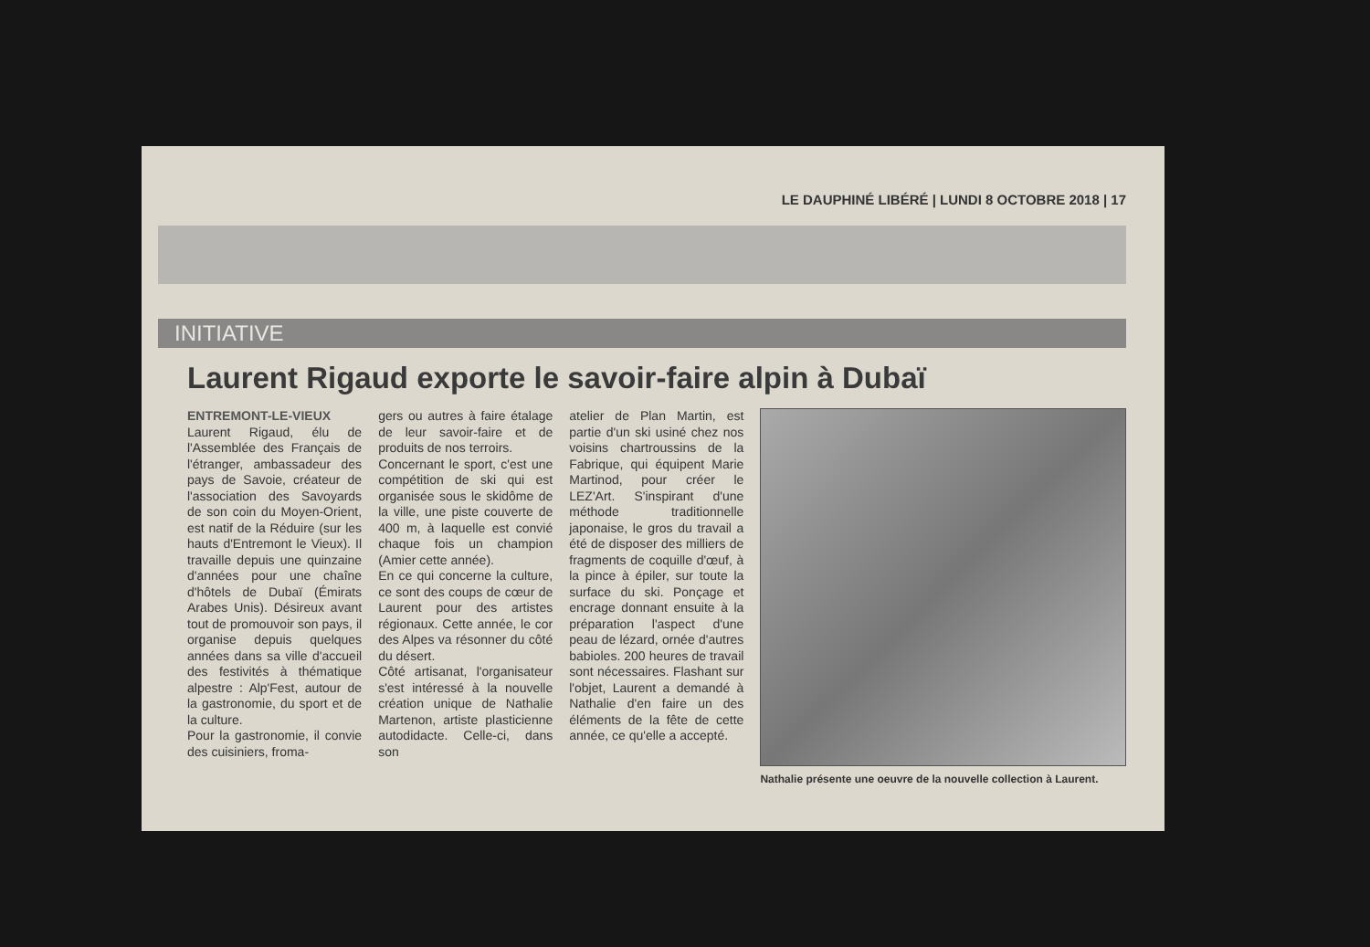LE DAUPHINÉ LIBÉRÉ | LUNDI 8 OCTOBRE 2018 | 17
INITIATIVE
Laurent Rigaud exporte le savoir-faire alpin à Dubaï
ENTREMONT-LE-VIEUX
Laurent Rigaud, élu de l'Assemblée des Français de l'étranger, ambassadeur des pays de Savoie, créateur de l'association des Savoyards de son coin du Moyen-Orient, est natif de la Réduire (sur les hauts d'Entremont le Vieux). Il travaille depuis une quinzaine d'années pour une chaîne d'hôtels de Dubaï (Émirats Arabes Unis). Désireux avant tout de promouvoir son pays, il organise depuis quelques années dans sa ville d'accueil des festivités à thématique alpestre : Alp'Fest, autour de la gastronomie, du sport et de la culture.
Pour la gastronomie, il convie des cuisiniers, froma-
gers ou autres à faire étalage de leur savoir-faire et de produits de nos terroirs.
Concernant le sport, c'est une compétition de ski qui est organisée sous le skidôme de la ville, une piste couverte de 400 m, à laquelle est convié chaque fois un champion (Amier cette année).
En ce qui concerne la culture, ce sont des coups de cœur de Laurent pour des artistes régionaux. Cette année, le cor des Alpes va résonner du côté du désert.
Côté artisanat, l'organisateur s'est intéressé à la nouvelle création unique de Nathalie Martenon, artiste plasticienne autodidacte. Celle-ci, dans son
atelier de Plan Martin, est partie d'un ski usiné chez nos voisins chartroussins de la Fabrique, qui équipent Marie Martinod, pour créer le LEZ'Art. S'inspirant d'une méthode traditionnelle japonaise, le gros du travail a été de disposer des milliers de fragments de coquille d'œuf, à la pince à épiler, sur toute la surface du ski. Ponçage et encrage donnant ensuite à la préparation l'aspect d'une peau de lézard, ornée d'autres babioles. 200 heures de travail sont nécessaires. Flashant sur l'objet, Laurent a demandé à Nathalie d'en faire un des éléments de la fête de cette année, ce qu'elle a accepté.
Nathalie présente une oeuvre de la nouvelle collection à Laurent.